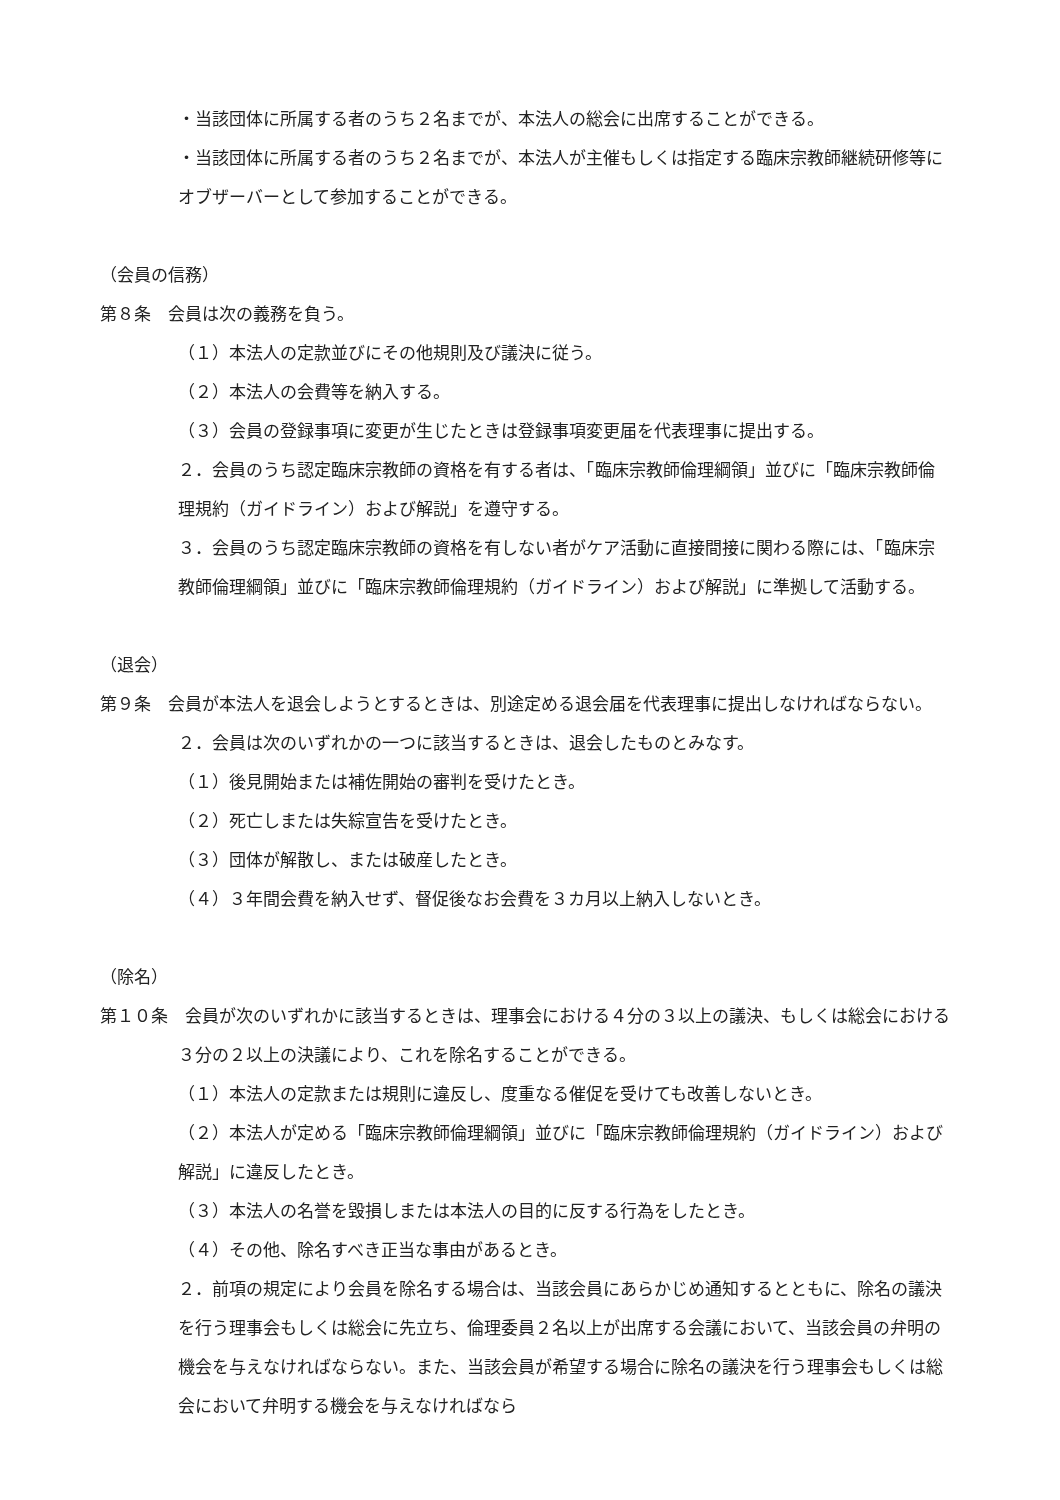・当該団体に所属する者のうち２名までが、本法人の総会に出席することができる。
・当該団体に所属する者のうち２名までが、本法人が主催もしくは指定する臨床宗教師継続研修等にオブザーバーとして参加することができる。
（会員の信務）
第８条　会員は次の義務を負う。
（１）本法人の定款並びにその他規則及び議決に従う。
（２）本法人の会費等を納入する。
（３）会員の登録事項に変更が生じたときは登録事項変更届を代表理事に提出する。
２．会員のうち認定臨床宗教師の資格を有する者は、「臨床宗教師倫理綱領」並びに「臨床宗教師倫理規約（ガイドライン）および解説」を遵守する。
３．会員のうち認定臨床宗教師の資格を有しない者がケア活動に直接間接に関わる際には、「臨床宗教師倫理綱領」並びに「臨床宗教師倫理規約（ガイドライン）および解説」に準拠して活動する。
（退会）
第９条　会員が本法人を退会しようとするときは、別途定める退会届を代表理事に提出しなければならない。
２．会員は次のいずれかの一つに該当するときは、退会したものとみなす。
（１）後見開始または補佐開始の審判を受けたとき。
（２）死亡しまたは失綜宣告を受けたとき。
（３）団体が解散し、または破産したとき。
（４）３年間会費を納入せず、督促後なお会費を３カ月以上納入しないとき。
（除名）
第１０条　会員が次のいずれかに該当するときは、理事会における４分の３以上の議決、もしくは総会における３分の２以上の決議により、これを除名することができる。
（１）本法人の定款または規則に違反し、度重なる催促を受けても改善しないとき。
（２）本法人が定める「臨床宗教師倫理綱領」並びに「臨床宗教師倫理規約（ガイドライン）および解説」に違反したとき。
（３）本法人の名誉を毀損しまたは本法人の目的に反する行為をしたとき。
（４）その他、除名すべき正当な事由があるとき。
２．前項の規定により会員を除名する場合は、当該会員にあらかじめ通知するとともに、除名の議決を行う理事会もしくは総会に先立ち、倫理委員２名以上が出席する会議において、当該会員の弁明の機会を与えなければならない。また、当該会員が希望する場合に除名の議決を行う理事会もしくは総会において弁明する機会を与えなければなら